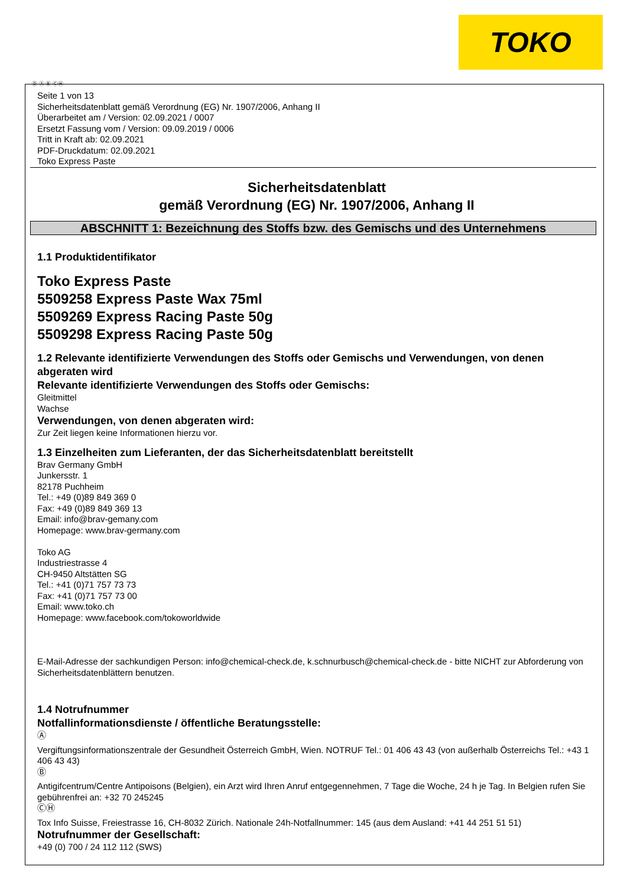TOKO
Ⓓ Ⓐ Ⓑ ⒸⒽ
Seite 1 von 13
Sicherheitsdatenblatt gemäß Verordnung (EG) Nr. 1907/2006, Anhang II
Überarbeitet am / Version: 02.09.2021 / 0007
Ersetzt Fassung vom / Version: 09.09.2019 / 0006
Tritt in Kraft ab: 02.09.2021
PDF-Druckdatum: 02.09.2021
Toko Express Paste
Sicherheitsdatenblatt
gemäß Verordnung (EG) Nr. 1907/2006, Anhang II
ABSCHNITT 1: Bezeichnung des Stoffs bzw. des Gemischs und des Unternehmens
1.1 Produktidentifikator
Toko Express Paste
5509258 Express Paste Wax 75ml
5509269 Express Racing Paste 50g
5509298 Express Racing Paste 50g
1.2 Relevante identifizierte Verwendungen des Stoffs oder Gemischs und Verwendungen, von denen abgeraten wird
Relevante identifizierte Verwendungen des Stoffs oder Gemischs:
Gleitmittel
Wachse
Verwendungen, von denen abgeraten wird:
Zur Zeit liegen keine Informationen hierzu vor.
1.3 Einzelheiten zum Lieferanten, der das Sicherheitsdatenblatt bereitstellt
Brav Germany GmbH
Junkersstr. 1
82178 Puchheim
Tel.: +49 (0)89 849 369 0
Fax: +49 (0)89 849 369 13
Email: info@brav-gemany.com
Homepage: www.brav-germany.com
Toko AG
Industriestrasse 4
CH-9450 Altstätten SG
Tel.: +41 (0)71 757 73 73
Fax: +41 (0)71 757 73 00
Email: www.toko.ch
Homepage: www.facebook.com/tokoworldwide
E-Mail-Adresse der sachkundigen Person: info@chemical-check.de, k.schnurbusch@chemical-check.de - bitte NICHT zur Abforderung von Sicherheitsdatenblättern benutzen.
1.4 Notrufnummer
Notfallinformationsdienste / öffentliche Beratungsstelle:
Ⓐ
Vergiftungsinformationszentrale der Gesundheit Österreich GmbH, Wien. NOTRUF Tel.: 01 406 43 43 (von außerhalb Österreichs Tel.: +43 1 406 43 43)
Ⓑ
Antigifcentrum/Centre Antipoisons (Belgien), ein Arzt wird Ihren Anruf entgegennehmen, 7 Tage die Woche, 24 h je Tag. In Belgien rufen Sie gebührenfrei an: +32 70 245245
ⒸⒽ
Tox Info Suisse, Freiestrasse 16, CH-8032 Zürich. Nationale 24h-Notfallnummer: 145 (aus dem Ausland: +41 44 251 51 51)
Notrufnummer der Gesellschaft:
+49 (0) 700 / 24 112 112 (SWS)